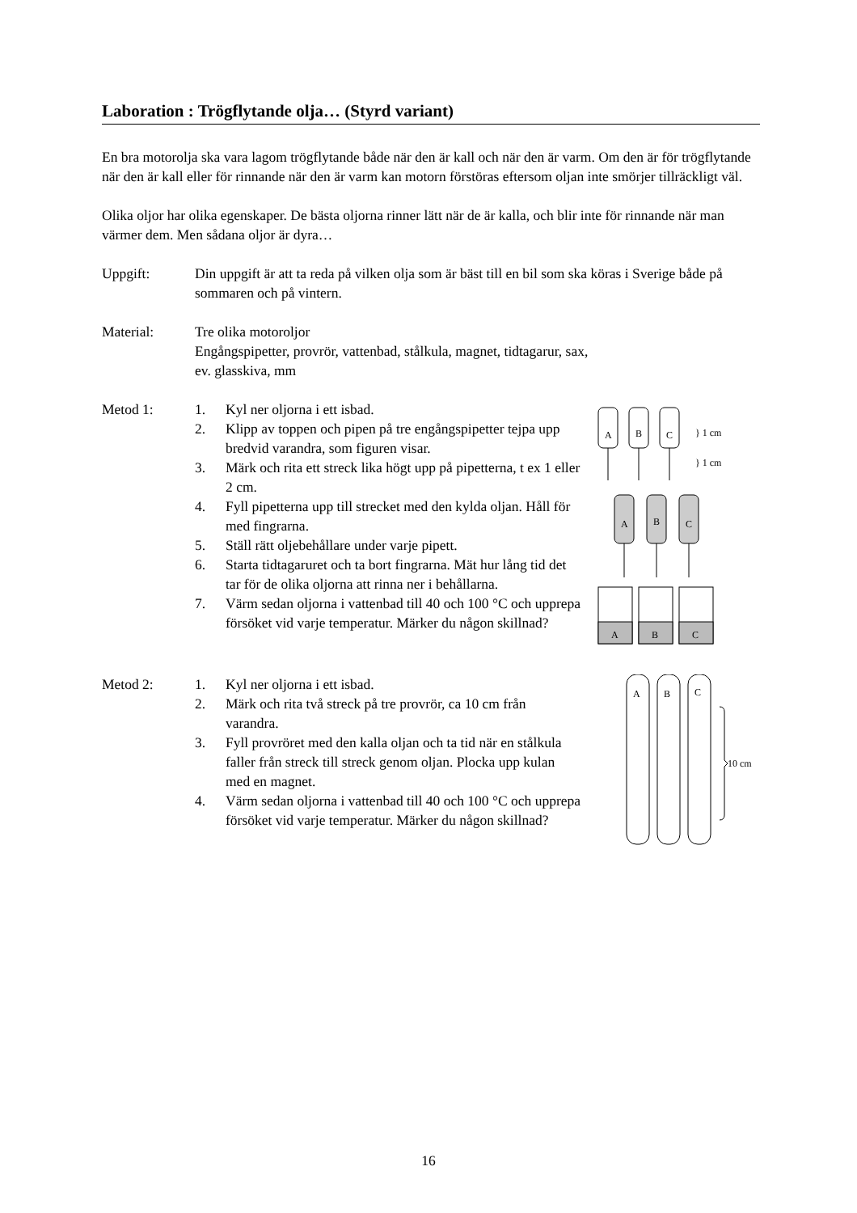Laboration : Trögflytande olja… (Styrd variant)
En bra motorolja ska vara lagom trögflytande både när den är kall och när den är varm. Om den är för trögflytande när den är kall eller för rinnande när den är varm kan motorn förstöras eftersom oljan inte smörjer tillräckligt väl.
Olika oljor har olika egenskaper. De bästa oljorna rinner lätt när de är kalla, och blir inte för rinnande när man värmer dem. Men sådana oljor är dyra…
Uppgift: Din uppgift är att ta reda på vilken olja som är bäst till en bil som ska köras i Sverige både på sommaren och på vintern.
Material: Tre olika motoroljor
Engångspipetter, provrör, vattenbad, stålkula, magnet, tidtagarur, sax,
ev. glasskiva, mm
Metod 1: 1. Kyl ner oljorna i ett isbad.
2. Klipp av toppen och pipen på tre engångspipetter tejpa upp bredvid varandra, som figuren visar.
3. Märk och rita ett streck lika högt upp på pipetterna, t ex 1 eller 2 cm.
4. Fyll pipetterna upp till strecket med den kylda oljan. Håll för med fingrarna.
5. Ställ rätt oljebehållare under varje pipett.
6. Starta tidtagaruret och ta bort fingrarna. Mät hur lång tid det tar för de olika oljorna att rinna ner i behållarna.
7. Värm sedan oljorna i vattenbad till 40 och 100 °C och upprepa försöket vid varje temperatur. Märker du någon skillnad?
A
B
C
} 1 cm
} 1 cm
A
B
C
A
B
C
Metod 2: 1. Kyl ner oljorna i ett isbad.
2. Märk och rita två streck på tre provrör, ca 10 cm från varandra.
3. Fyll provröret med den kalla oljan och ta tid när en stålkula faller från streck till streck genom oljan. Plocka upp kulan med en magnet.
4. Värm sedan oljorna i vattenbad till 40 och 100 °C och upprepa försöket vid varje temperatur. Märker du någon skillnad?
A
B
C
10 cm
16